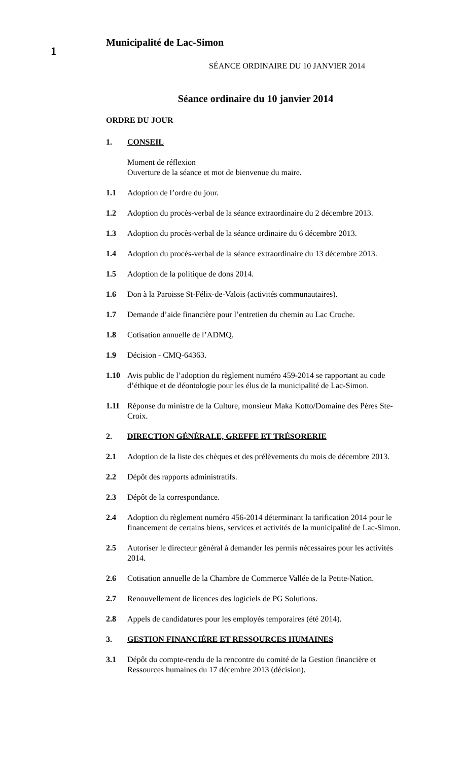1
Municipalité de Lac-Simon
SÉANCE ORDINAIRE DU 10 JANVIER 2014
Séance ordinaire du 10 janvier 2014
ORDRE DU JOUR
1. CONSEIL
Moment de réflexion
Ouverture de la séance et mot de bienvenue du maire.
1.1 Adoption de l’ordre du jour.
1.2 Adoption du procès-verbal de la séance extraordinaire du 2 décembre 2013.
1.3 Adoption du procès-verbal de la séance ordinaire du 6 décembre 2013.
1.4 Adoption du procès-verbal de la séance extraordinaire du 13 décembre 2013.
1.5 Adoption de la politique de dons 2014.
1.6 Don à la Paroisse St-Félix-de-Valois (activités communautaires).
1.7 Demande d’aide financière pour l’entretien du chemin au Lac Croche.
1.8 Cotisation annuelle de l’ADMQ.
1.9 Décision - CMQ-64363.
1.10 Avis public de l’adoption du règlement numéro 459-2014 se rapportant au code d’éthique et de déontologie pour les élus de la municipalité de Lac-Simon.
1.11 Réponse du ministre de la Culture, monsieur Maka Kotto/Domaine des Pères Ste-Croix.
2. DIRECTION GÉNÉRALE, GREFFE ET TRÉSORERIE
2.1 Adoption de la liste des chèques et des prélèvements du mois de décembre 2013.
2.2 Dépôt des rapports administratifs.
2.3 Dépôt de la correspondance.
2.4 Adoption du règlement numéro 456-2014 déterminant la tarification 2014 pour le financement de certains biens, services et activités de la municipalité de Lac-Simon.
2.5 Autoriser le directeur général à demander les permis nécessaires pour les activités 2014.
2.6 Cotisation annuelle de la Chambre de Commerce Vallée de la Petite-Nation.
2.7 Renouvellement de licences des logiciels de PG Solutions.
2.8 Appels de candidatures pour les employés temporaires (été 2014).
3. GESTION FINANCIÈRE ET RESSOURCES HUMAINES
3.1 Dépôt du compte-rendu de la rencontre du comité de la Gestion financière et Ressources humaines du 17 décembre 2013 (décision).